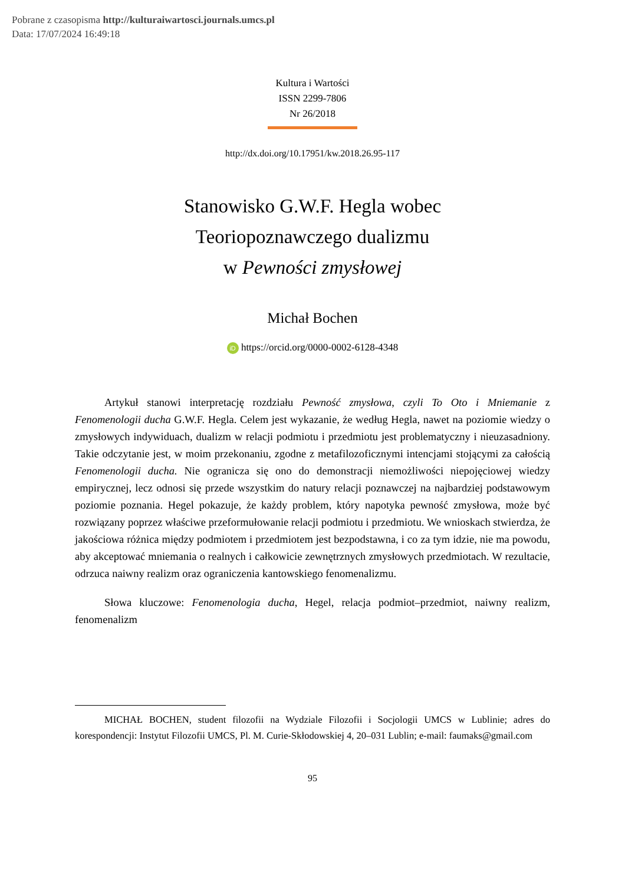Pobrane z czasopisma http://kulturaiwartosci.journals.umcs.pl
Data: 17/07/2024 16:49:18
Kultura i Wartości
ISSN 2299-7806
Nr 26/2018
http://dx.doi.org/10.17951/kw.2018.26.95-117
Stanowisko G.W.F. Hegla wobec
Teoriopoznawczego dualizmu
w Pewności zmysłowej
Michał Bochen
iD https://orcid.org/0000-0002-6128-4348
Artykuł stanowi interpretację rozdziału Pewność zmysłowa, czyli To Oto i Mniemanie z Fenomenologii ducha G.W.F. Hegla. Celem jest wykazanie, że według Hegla, nawet na poziomie wiedzy o zmysłowych indywiduach, dualizm w relacji podmiotu i przedmiotu jest problematyczny i nieuzasadniony. Takie odczytanie jest, w moim przekonaniu, zgodne z metafilozoficznymi intencjami stojącymi za całością Fenomenologii ducha. Nie ogranicza się ono do demonstracji niemożliwości niepojęciowej wiedzy empirycznej, lecz odnosi się przede wszystkim do natury relacji poznawczej na najbardziej podstawowym poziomie poznania. Hegel pokazuje, że każdy problem, który napotyka pewność zmysłowa, może być rozwiązany poprzez właściwe przeformułowanie relacji podmiotu i przedmiotu. We wnioskach stwierdza, że jakościowa różnica między podmiotem i przedmiotem jest bezpodstawna, i co za tym idzie, nie ma powodu, aby akceptować mniemania o realnych i całkowicie zewnętrznych zmysłowych przedmiotach. W rezultacie, odrzuca naiwny realizm oraz ograniczenia kantowskiego fenomenalizmu.
Słowa kluczowe: Fenomenologia ducha, Hegel, relacja podmiot–przedmiot, naiwny realizm, fenomenalizm
MICHAŁ BOCHEN, student filozofii na Wydziale Filozofii i Socjologii UMCS w Lublinie; adres do korespondencji: Instytut Filozofii UMCS, Pl. M. Curie-Skłodowskiej 4, 20–031 Lublin; e-mail: faumaks@gmail.com
95